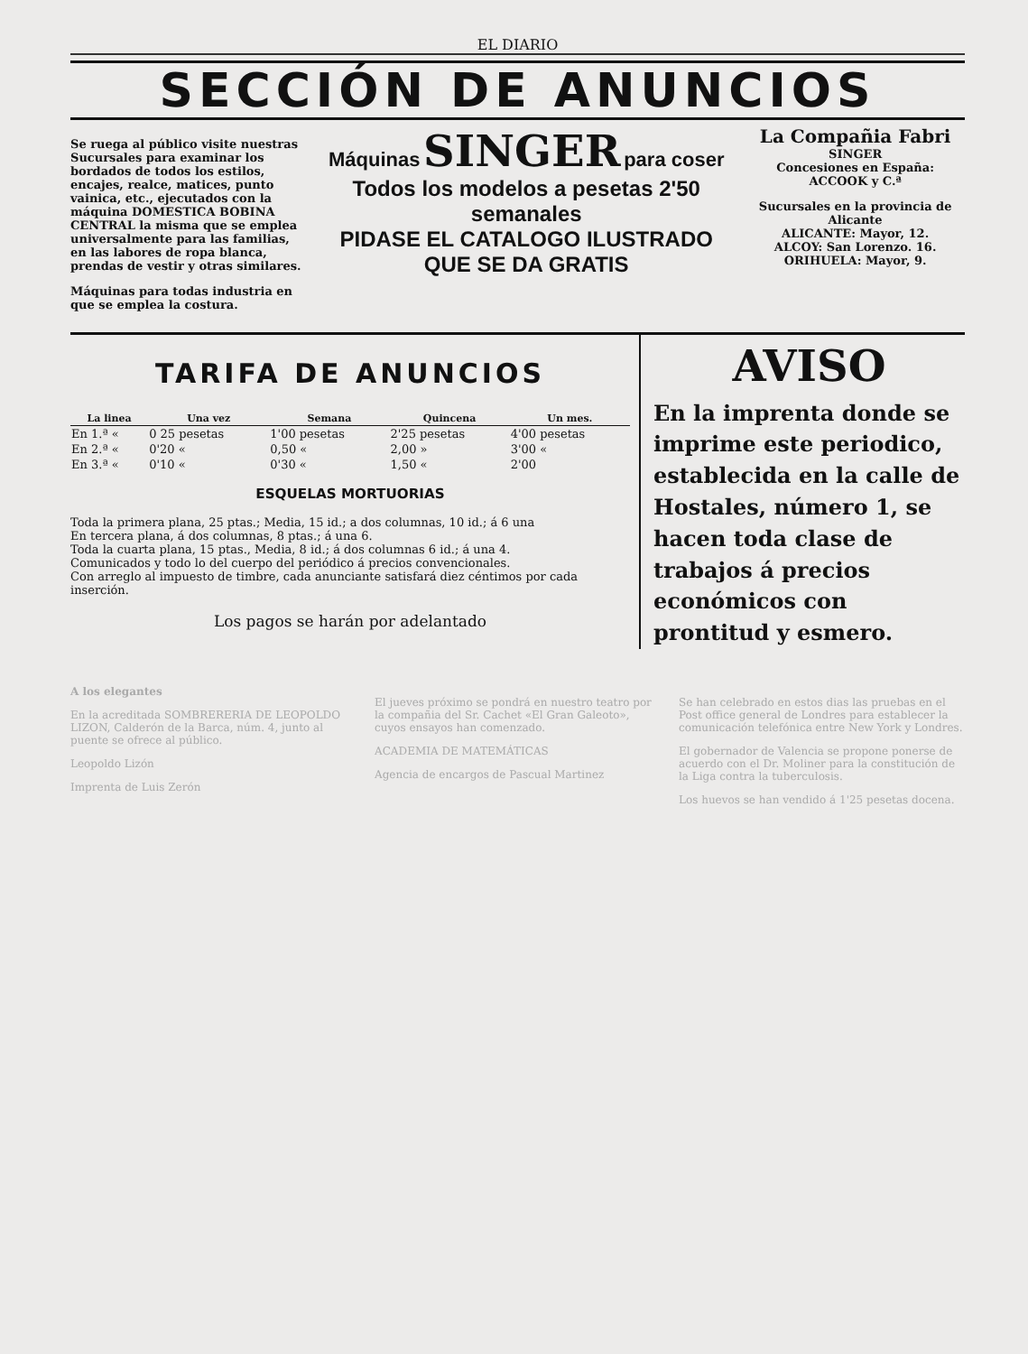EL DIARIO
SECCIÓN DE ANUNCIOS
Se ruega al público visite nuestras Sucursales para examinar los bordados de todos los estilos, encajes, realce, matices, punto vainica, etc., ejecutados con la máquina DOMESTICA BOBINA CENTRAL la misma que se emplea universalmente para las familias, en las labores de ropa blanca, prendas de vestir y otras similares.
Máquinas para todas industria en que se emplea la costura.
Máquinas SINGER para coser
Todos los modelos a pesetas 2'50 semanales
PIDASE EL CATALOGO ILUSTRADO QUE SE DA GRATIS
La Compañia Fabri
SINGER
Concesiones en España:
ACCOOK y C.ª
Sucursales en la provincia de Alicante
ALICANTE: Mayor, 12.
ALCOY: San Lorenzo. 16.
ORIHUELA: Mayor, 9.
TARIFA DE ANUNCIOS
| La linea | Una vez | Semana | Quincena | Un mes. |
| --- | --- | --- | --- | --- |
| En 1.ª « | 0 25 pesetas | 1'00 pesetas | 2'25 pesetas | 4'00 pesetas |
| En 2.ª « | 0'20 « | 0,50 « | 2,00 » | 3'00 « |
| En 3.ª « | 0'10 « | 0'30 « | 1,50 « | 2'00 |
ESQUELAS MORTUORIAS
Toda la primera plana, 25 ptas.; Media, 15 id.; a dos columnas, 10 id.; á 6 una
En tercera plana, á dos columnas, 8 ptas.; á una 6.
Toda la cuarta plana, 15 ptas., Media, 8 id.; á dos columnas 6 id.; á una 4.
Comunicados y todo lo del cuerpo del periódico á precios convencionales.
Con arreglo al impuesto de timbre, cada anunciante satisfará diez céntimos por cada inserción.
Los pagos se harán por adelantado
AVISO
En la imprenta donde se imprime este periodico, establecida en la calle de Hostales, número 1, se hacen toda clase de trabajos á precios económicos con prontitud y esmero.
A los elegantes
En la acreditada SOMBRERERIA DE LEOPOLDO LIZON, Calderón de la Barca, núm. 4, junto al puente se ofrece al público.
Leopoldo Lizón
Imprenta de Luis Zerón
El jueves próximo se pondrá en nuestro teatro por la compañia del Sr. Cachet «El Gran Galeoto», cuyos ensayos han comenzado.
ACADEMIA DE MATEMÁTICAS
Agencia de encargos de Pascual Martinez
Se han celebrado en estos dias las pruebas en el Post office general de Londres para establecer la comunicación telefónica entre New York y Londres.
El gobernador de Valencia se propone ponerse de acuerdo con el Dr. Moliner para la constitución de la Liga contra la tuberculosis.
Los huevos se han vendido á 1'25 pesetas docena.